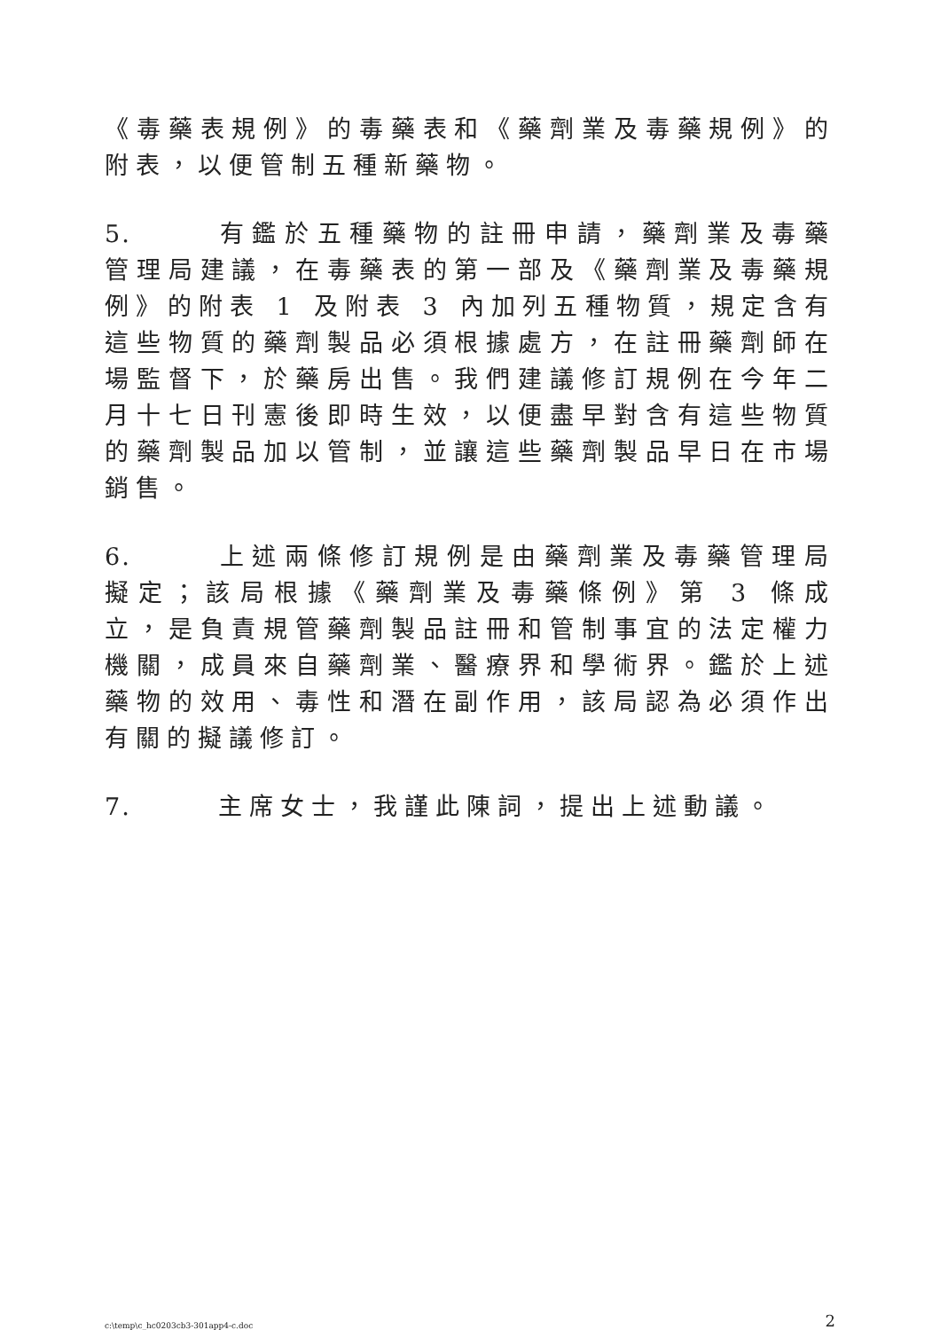《毒藥表規例》的毒藥表和《藥劑業及毒藥規例》的附表，以便管制五種新藥物。
5. 有鑑於五種藥物的註冊申請，藥劑業及毒藥管理局建議，在毒藥表的第一部及《藥劑業及毒藥規例》的附表 1 及附表 3 內加列五種物質，規定含有這些物質的藥劑製品必須根據處方，在註冊藥劑師在場監督下，於藥房出售。我們建議修訂規例在今年二月十七日刊憲後即時生效，以便盡早對含有這些物質的藥劑製品加以管制，並讓這些藥劑製品早日在市場銷售。
6. 上述兩條修訂規例是由藥劑業及毒藥管理局擬定；該局根據《藥劑業及毒藥條例》第 3 條成立，是負責規管藥劑製品註冊和管制事宜的法定權力機關，成員來自藥劑業、醫療界和學術界。鑑於上述藥物的效用、毒性和潛在副作用，該局認為必須作出有關的擬議修訂。
7. 主席女士，我謹此陳詞，提出上述動議。
c:\temp\c_hc0203cb3-301app4-c.doc 2